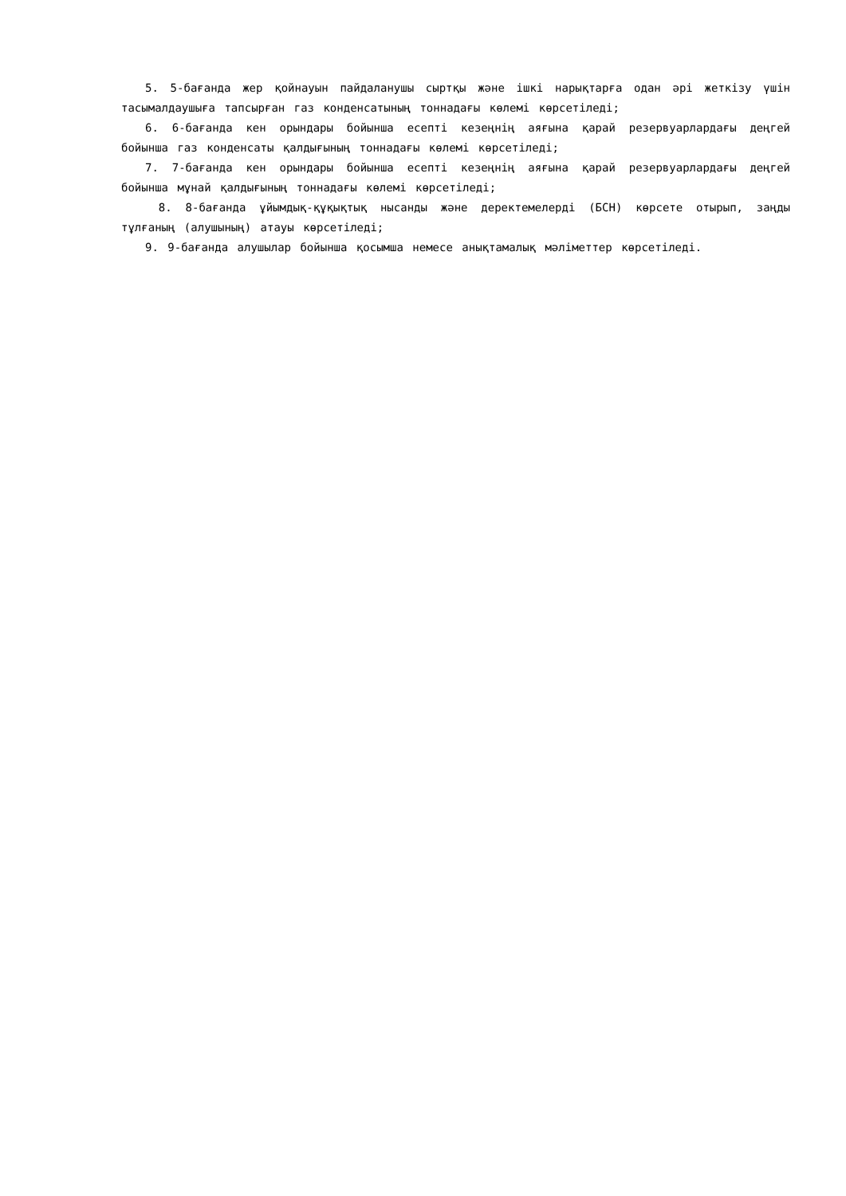5. 5-бағанда жер қойнауын пайдаланушы сыртқы және ішкі нарықтарға одан әрі жеткізу үшін тасымалдаушыға тапсырған газ конденсатының тоннадағы көлемі көрсетіледі;
6. 6-бағанда кен орындары бойынша есепті кезеңнің аяғына қарай резервуарлардағы деңгей бойынша газ конденсаты қалдығының тоннадағы көлемі көрсетіледі;
7. 7-бағанда кен орындары бойынша есепті кезеңнің аяғына қарай резервуарлардағы деңгей бойынша мұнай қалдығының тоннадағы көлемі көрсетіледі;
8. 8-бағанда ұйымдық-құқықтық нысанды және деректемелерді (БСН) көрсете отырып, заңды тұлғаның (алушының) атауы көрсетіледі;
9. 9-бағанда алушылар бойынша қосымша немесе анықтамалық мәліметтер көрсетіледі.